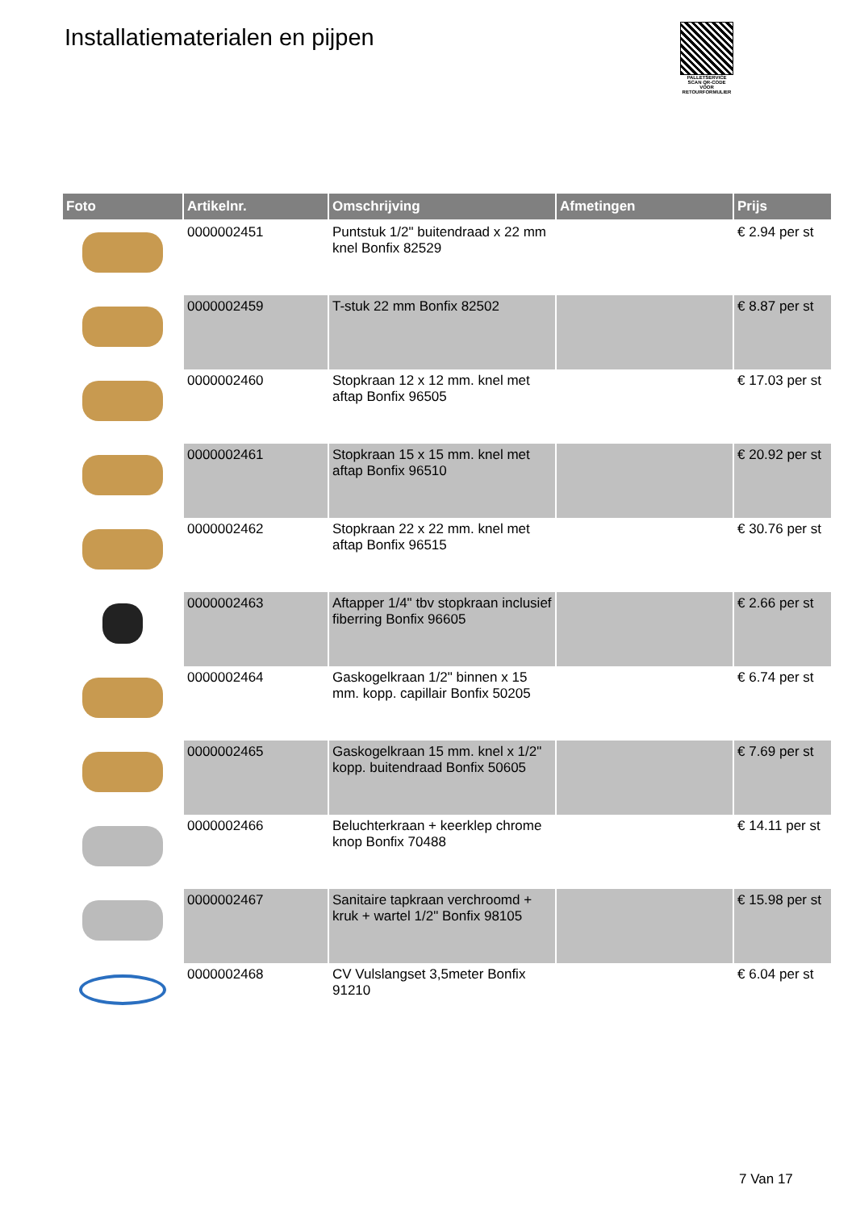Installatiematerialen en pijpen
PALLETSERVICE
SCAN QR-CODE VOOR RETOURFORMULIER
| Foto | Artikelnr. | Omschrijving | Afmetingen | Prijs |
| --- | --- | --- | --- | --- |
| | 0000002451 | Puntstuk 1/2" buitendraad x 22 mm knel Bonfix 82529 | | € 2.94 per st |
| | 0000002459 | T-stuk 22 mm Bonfix 82502 | | € 8.87 per st |
| | 0000002460 | Stopkraan 12 x 12 mm. knel met aftap Bonfix 96505 | | € 17.03 per st |
| | 0000002461 | Stopkraan 15 x 15 mm. knel met aftap Bonfix 96510 | | € 20.92 per st |
| | 0000002462 | Stopkraan 22 x 22 mm. knel met aftap Bonfix 96515 | | € 30.76 per st |
| | 0000002463 | Aftapper 1/4" tbv stopkraan inclusief fiberring Bonfix 96605 | | € 2.66 per st |
| | 0000002464 | Gaskogelkraan 1/2" binnen x 15 mm. kopp. capillair Bonfix 50205 | | € 6.74 per st |
| | 0000002465 | Gaskogelkraan 15 mm. knel x 1/2" kopp. buitendraad Bonfix 50605 | | € 7.69 per st |
| | 0000002466 | Beluchterkraan + keerklep chrome knop Bonfix 70488 | | € 14.11 per st |
| | 0000002467 | Sanitaire tapkraan verchroomd + kruk + wartel 1/2" Bonfix 98105 | | € 15.98 per st |
| | 0000002468 | CV Vulslangset 3,5meter Bonfix 91210 | | € 6.04 per st |
7 Van 17